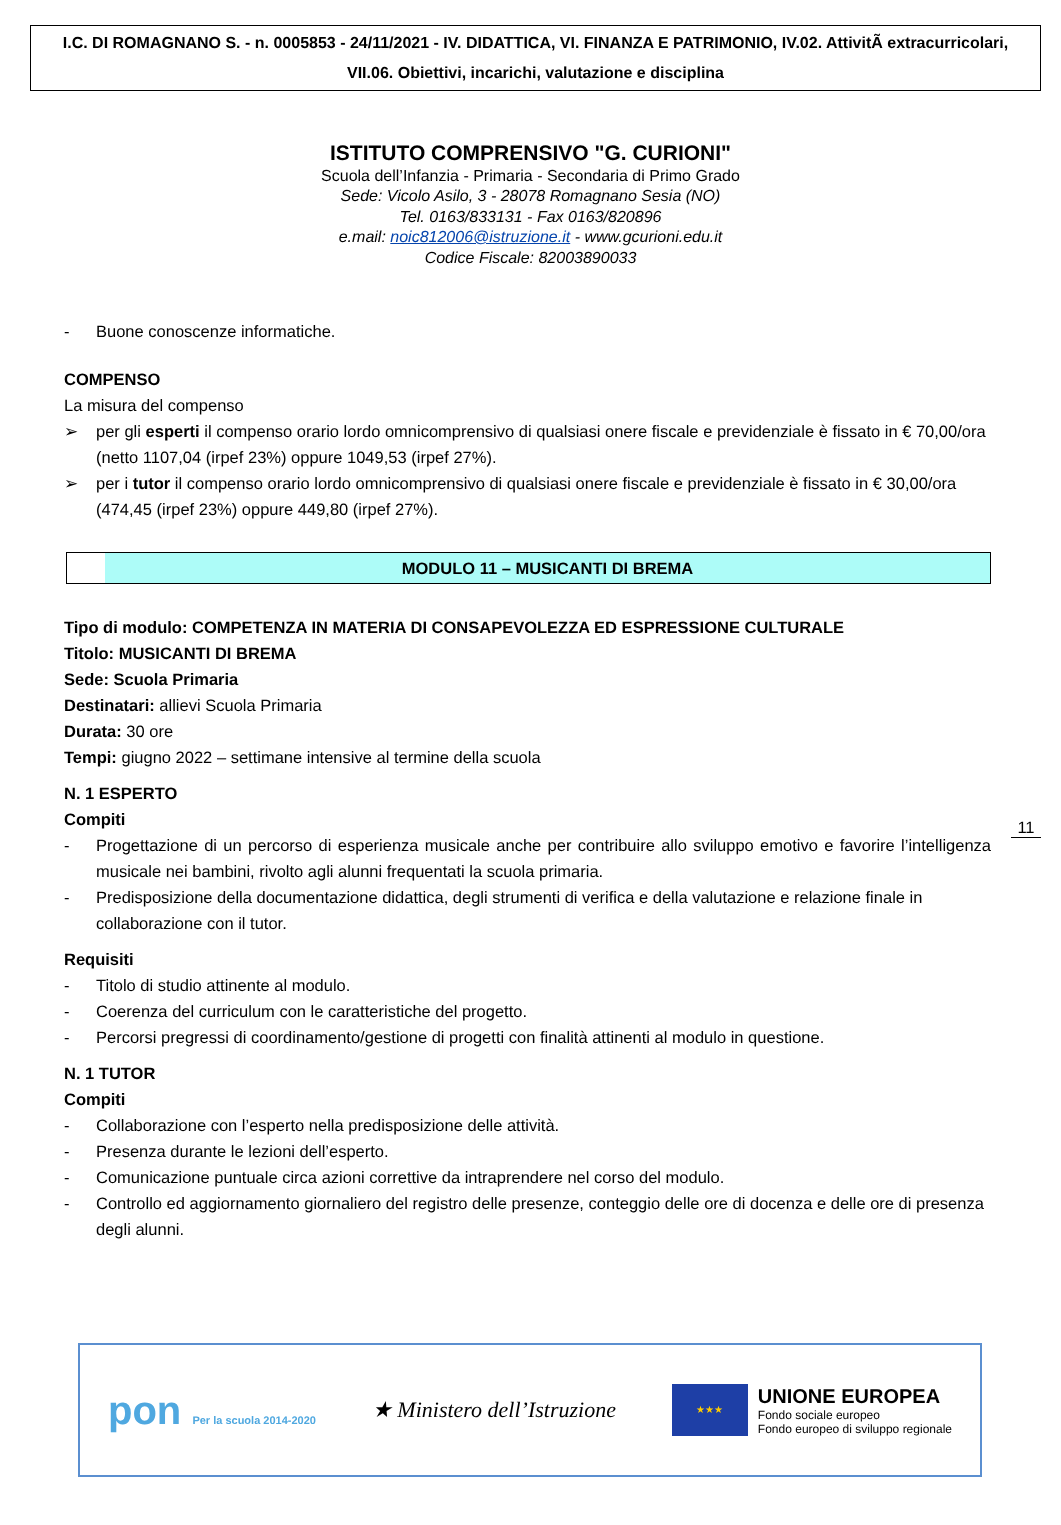I.C. DI ROMAGNANO S. - n. 0005853 - 24/11/2021 - IV. DIDATTICA, VI. FINANZA E PATRIMONIO, IV.02. AttivitÃ extracurricolari, VII.06. Obiettivi, incarichi, valutazione e disciplina
ISTITUTO COMPRENSIVO "G. CURIONI"
Scuola dell’Infanzia - Primaria - Secondaria di Primo Grado
Sede: Vicolo Asilo, 3 - 28078 Romagnano Sesia (NO)
Tel. 0163/833131 - Fax 0163/820896
e.mail: noic812006@istruzione.it - www.gcurioni.edu.it
Codice Fiscale: 82003890033
- Buone conoscenze informatiche.
COMPENSO
La misura del compenso
➢ per gli esperti il compenso orario lordo omnicomprensivo di qualsiasi onere fiscale e previdenziale è fissato in € 70,00/ora (netto 1107,04 (irpef 23%) oppure 1049,53 (irpef 27%).
➢ per i tutor il compenso orario lordo omnicomprensivo di qualsiasi onere fiscale e previdenziale è fissato in € 30,00/ora (474,45 (irpef 23%) oppure 449,80 (irpef 27%).
MODULO 11 – MUSICANTI DI BREMA
Tipo di modulo: COMPETENZA IN MATERIA DI CONSAPEVOLEZZA ED ESPRESSIONE CULTURALE
Titolo: MUSICANTI DI BREMA
Sede: Scuola Primaria
Destinatari: allievi Scuola Primaria
Durata: 30 ore
Tempi: giugno 2022 – settimane intensive al termine della scuola
N. 1 ESPERTO
Compiti
- Progettazione di un percorso di esperienza musicale anche per contribuire allo sviluppo emotivo e favorire l’intelligenza musicale nei bambini, rivolto agli alunni frequentati la scuola primaria.
- Predisposizione della documentazione didattica, degli strumenti di verifica e della valutazione e relazione finale in collaborazione con il tutor.
Requisiti
- Titolo di studio attinente al modulo.
- Coerenza del curriculum con le caratteristiche del progetto.
- Percorsi pregressi di coordinamento/gestione di progetti con finalità attinenti al modulo in questione.
N. 1 TUTOR
Compiti
- Collaborazione con l’esperto nella predisposizione delle attività.
- Presenza durante le lezioni dell’esperto.
- Comunicazione puntuale circa azioni correttive da intraprendere nel corso del modulo.
- Controllo ed aggiornamento giornaliero del registro delle presenze, conteggio delle ore di docenza e delle ore di presenza degli alunni.
11
pon Per la scuola 2014-2020
★ Ministero dell’Istruzione
★★★
UNIONE EUROPEA
Fondo sociale europeo
Fondo europeo di sviluppo regionale